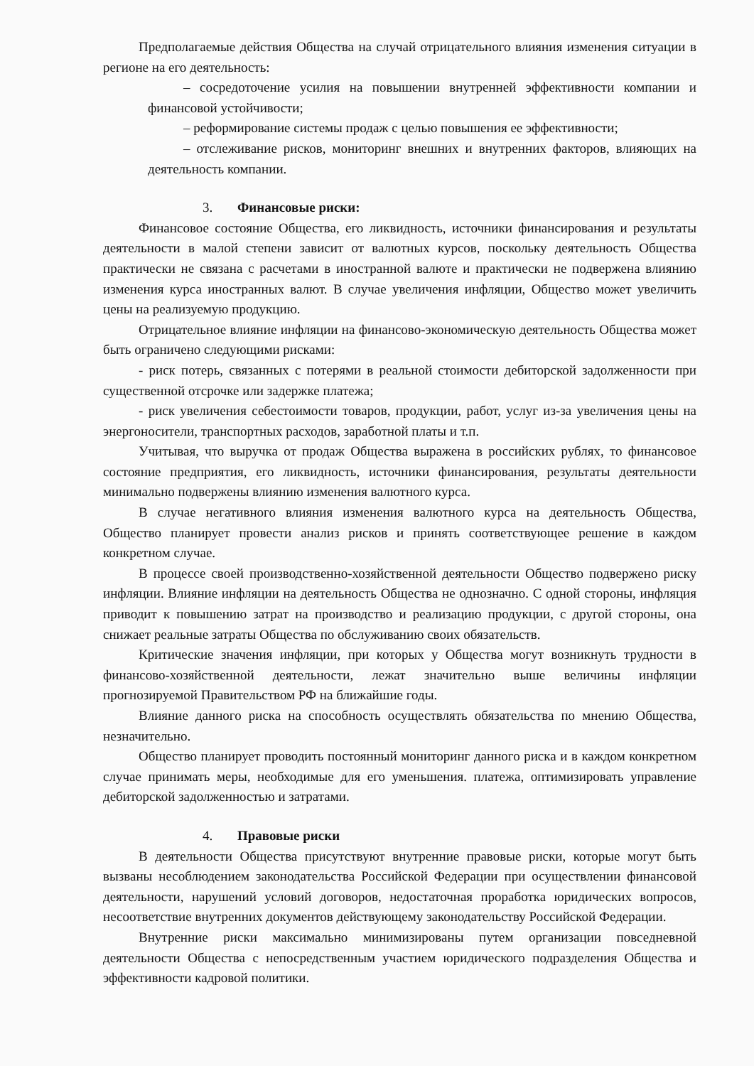Предполагаемые действия Общества на случай отрицательного влияния изменения ситуации в регионе на его деятельность:
– сосредоточение усилия на повышении внутренней эффективности компании и финансовой устойчивости;
– реформирование системы продаж с целью повышения ее эффективности;
– отслеживание рисков, мониторинг внешних и внутренних факторов, влияющих на деятельность компании.
3. Финансовые риски:
Финансовое состояние Общества, его ликвидность, источники финансирования и результаты деятельности в малой степени зависит от валютных курсов, поскольку деятельность Общества практически не связана с расчетами в иностранной валюте и практически не подвержена влиянию изменения курса иностранных валют. В случае увеличения инфляции, Общество может увеличить цены на реализуемую продукцию.
Отрицательное влияние инфляции на финансово-экономическую деятельность Общества может быть ограничено следующими рисками:
- риск потерь, связанных с потерями в реальной стоимости дебиторской задолженности при существенной отсрочке или задержке платежа;
- риск увеличения себестоимости товаров, продукции, работ, услуг из-за увеличения цены на энергоносители, транспортных расходов, заработной платы и т.п.
Учитывая, что выручка от продаж Общества выражена в российских рублях, то финансовое состояние предприятия, его ликвидность, источники финансирования, результаты деятельности минимально подвержены влиянию изменения валютного курса.
В случае негативного влияния изменения валютного курса на деятельность Общества, Общество планирует провести анализ рисков и принять соответствующее решение в каждом конкретном случае.
В процессе своей производственно-хозяйственной деятельности Общество подвержено риску инфляции. Влияние инфляции на деятельность Общества не однозначно. С одной стороны, инфляция приводит к повышению затрат на производство и реализацию продукции, с другой стороны, она снижает реальные затраты Общества по обслуживанию своих обязательств.
Критические значения инфляции, при которых у Общества могут возникнуть трудности в финансово-хозяйственной деятельности, лежат значительно выше величины инфляции прогнозируемой Правительством РФ на ближайшие годы.
Влияние данного риска на способность осуществлять обязательства по мнению Общества, незначительно.
Общество планирует проводить постоянный мониторинг данного риска и в каждом конкретном случае принимать меры, необходимые для его уменьшения. платежа, оптимизировать управление дебиторской задолженностью и затратами.
4. Правовые риски
В деятельности Общества присутствуют внутренние правовые риски, которые могут быть вызваны несоблюдением законодательства Российской Федерации при осуществлении финансовой деятельности, нарушений условий договоров, недостаточная проработка юридических вопросов, несоответствие внутренних документов действующему законодательству Российской Федерации.
Внутренние риски максимально минимизированы путем организации повседневной деятельности Общества с непосредственным участием юридического подразделения Общества и эффективности кадровой политики.